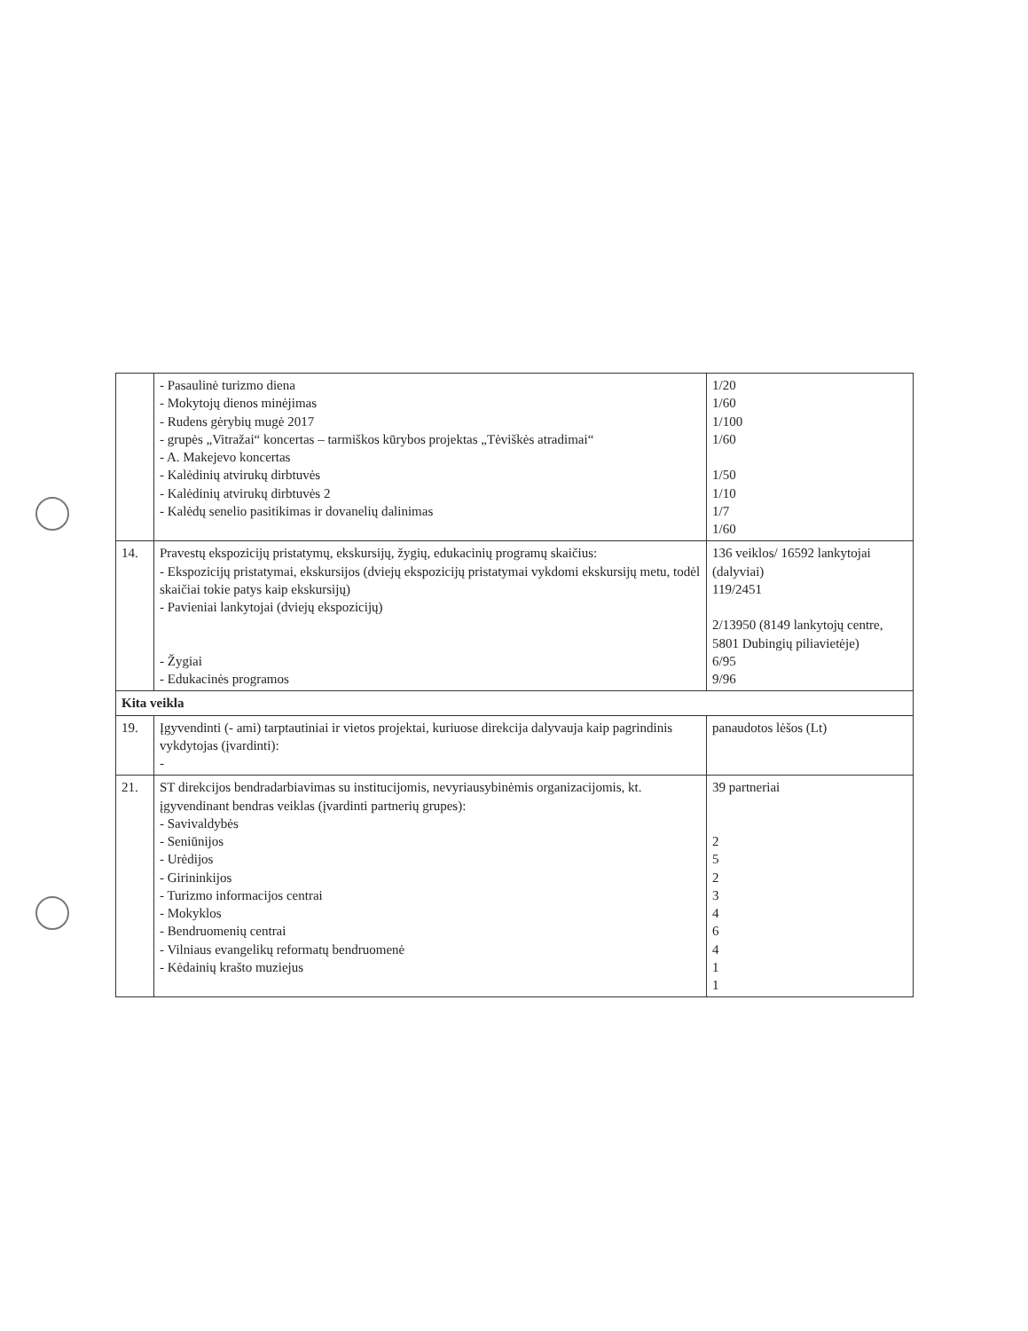| | - Pasaulinė turizmo diena - Mokytojų dienos minėjimas - Rudens gėrybių mugė 2017 - grupės „Vitražai“ koncertas – tarmiškos kūrybos projektas „Tėviškės atradimai“ - A. Makejevo koncertas - Kalėdinių atvirukų dirbtuvės - Kalėdinių atvirukų dirbtuvės 2 - Kalėdų senelio pasitikimas ir dovanelių dalinimas | 1/20 1/60 1/100 1/60 1/50 1/10 1/7 1/60 |
| 14. | Pravestų ekspozicijų pristatymų, ekskursijų, žygių, edukacinių programų skaičius: - Ekspozicijų pristatymai, ekskursijos (dviejų ekspozicijų pristatymai vykdomi ekskursijų metu, todėl skaičiai tokie patys kaip ekskursijų) - Pavieniai lankytojai (dviejų ekspozicijų) - Žygiai - Edukacinės programos | 136 veiklos/ 16592 lankytojai (dalyviai) 119/2451 2/13950 (8149 lankytojų centre, 5801 Dubingių piliavietėje) 6/95 9/96 |
| Kita veikla | | |
| 19. | Įgyvendinti (- ami) tarptautiniai ir vietos projektai, kuriuose direkcija dalyvauja kaip pagrindinis vykdytojas (įvardinti): - | panaudotos lėšos (Lt) |
| 21. | ST direkcijos bendradarbiavimas su institucijomis, nevyriausybinėmis organizacijomis, kt. įgyvendinant bendras veiklas (įvardinti partnerių grupes): - Savivaldybės - Seniūnijos - Urėdijos - Girininkijos - Turizmo informacijos centrai - Mokyklos - Bendruomenių centrai - Vilniaus evangelikų reformatų bendruomenė - Kėdainių krašto muziejus | 39 partneriai 2 5 2 3 4 6 4 1 1 |